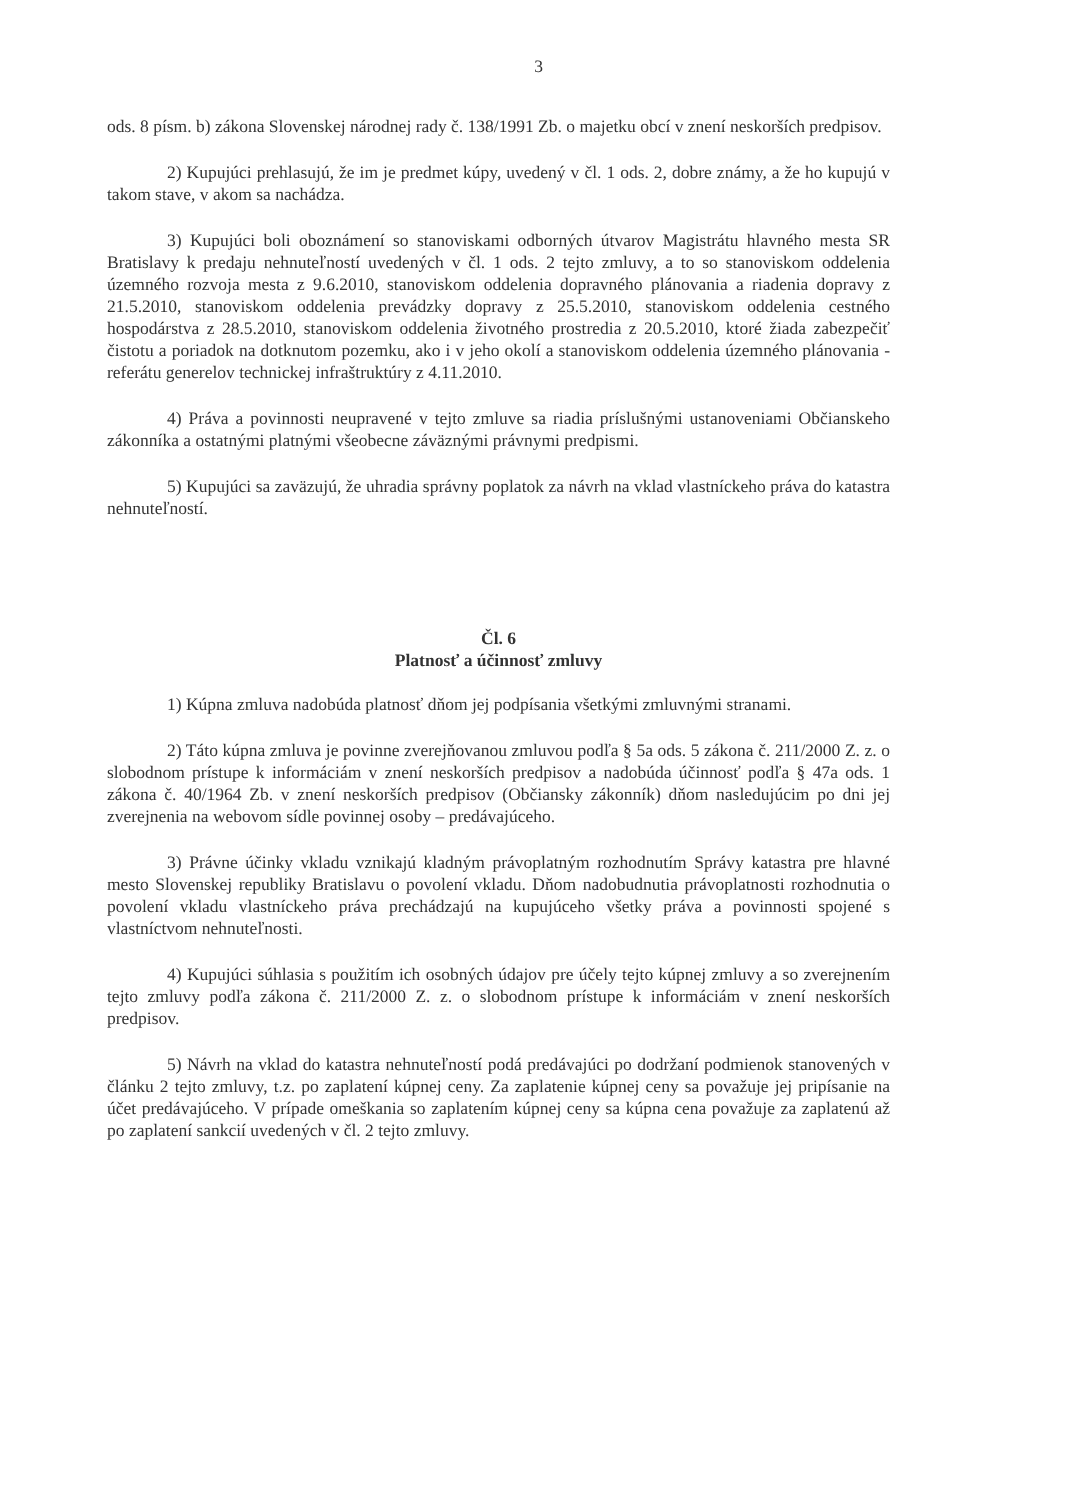3
ods. 8 písm. b) zákona Slovenskej národnej rady č. 138/1991 Zb. o majetku obcí v znení neskorších predpisov.
2) Kupujúci prehlasujú, že im je predmet kúpy, uvedený v čl. 1 ods. 2, dobre známy, a že ho kupujú v takom stave, v akom sa nachádza.
3) Kupujúci boli oboznámení so stanoviskami odborných útvarov Magistrátu hlavného mesta SR Bratislavy k predaju nehnuteľností uvedených v čl. 1 ods. 2 tejto zmluvy, a to so stanoviskom oddelenia územného rozvoja mesta z 9.6.2010, stanoviskom oddelenia dopravného plánovania a riadenia dopravy z 21.5.2010, stanoviskom oddelenia prevádzky dopravy z 25.5.2010, stanoviskom oddelenia cestného hospodárstva z 28.5.2010, stanoviskom oddelenia životného prostredia z 20.5.2010, ktoré žiada zabezpečiť čistotu a poriadok na dotknutom pozemku, ako i v jeho okolí a stanoviskom oddelenia územného plánovania - referátu generelov technickej infraštruktúry z 4.11.2010.
4) Práva a povinnosti neupravené v tejto zmluve sa riadia príslušnými ustanoveniami Občianskeho zákonníka a ostatnými platnými všeobecne záväznými právnymi predpismi.
5) Kupujúci sa zaväzujú, že uhradia správny poplatok za návrh na vklad vlastníckeho práva do katastra nehnuteľností.
Čl. 6
Platnosť a účinnosť zmluvy
1) Kúpna zmluva nadobúda platnosť dňom jej podpísania všetkými zmluvnými stranami.
2) Táto kúpna zmluva je povinne zverejňovanou zmluvou podľa § 5a ods. 5 zákona č. 211/2000 Z. z. o slobodnom prístupe k informáciám v znení neskorších predpisov a nadobúda účinnosť podľa § 47a ods. 1 zákona č. 40/1964 Zb. v znení neskorších predpisov (Občiansky zákonník) dňom nasledujúcim po dni jej zverejnenia na webovom sídle povinnej osoby – predávajúceho.
3) Právne účinky vkladu vznikajú kladným právoplatným rozhodnutím Správy katastra pre hlavné mesto Slovenskej republiky Bratislavu o povolení vkladu. Dňom nadobudnutia právoplatnosti rozhodnutia o povolení vkladu vlastníckeho práva prechádzajú na kupujúceho všetky práva a povinnosti spojené s vlastníctvom nehnuteľnosti.
4) Kupujúci súhlasia s použitím ich osobných údajov pre účely tejto kúpnej zmluvy a so zverejnením tejto zmluvy podľa zákona č. 211/2000 Z. z. o slobodnom prístupe k informáciám v znení neskorších predpisov.
5) Návrh na vklad do katastra nehnuteľností podá predávajúci po dodržaní podmienok stanovených v článku 2 tejto zmluvy, t.z. po zaplatení kúpnej ceny. Za zaplatenie kúpnej ceny sa považuje jej pripísanie na účet predávajúceho. V prípade omeškania so zaplatením kúpnej ceny sa kúpna cena považuje za zaplatenú až po zaplatení sankcií uvedených v čl. 2 tejto zmluvy.